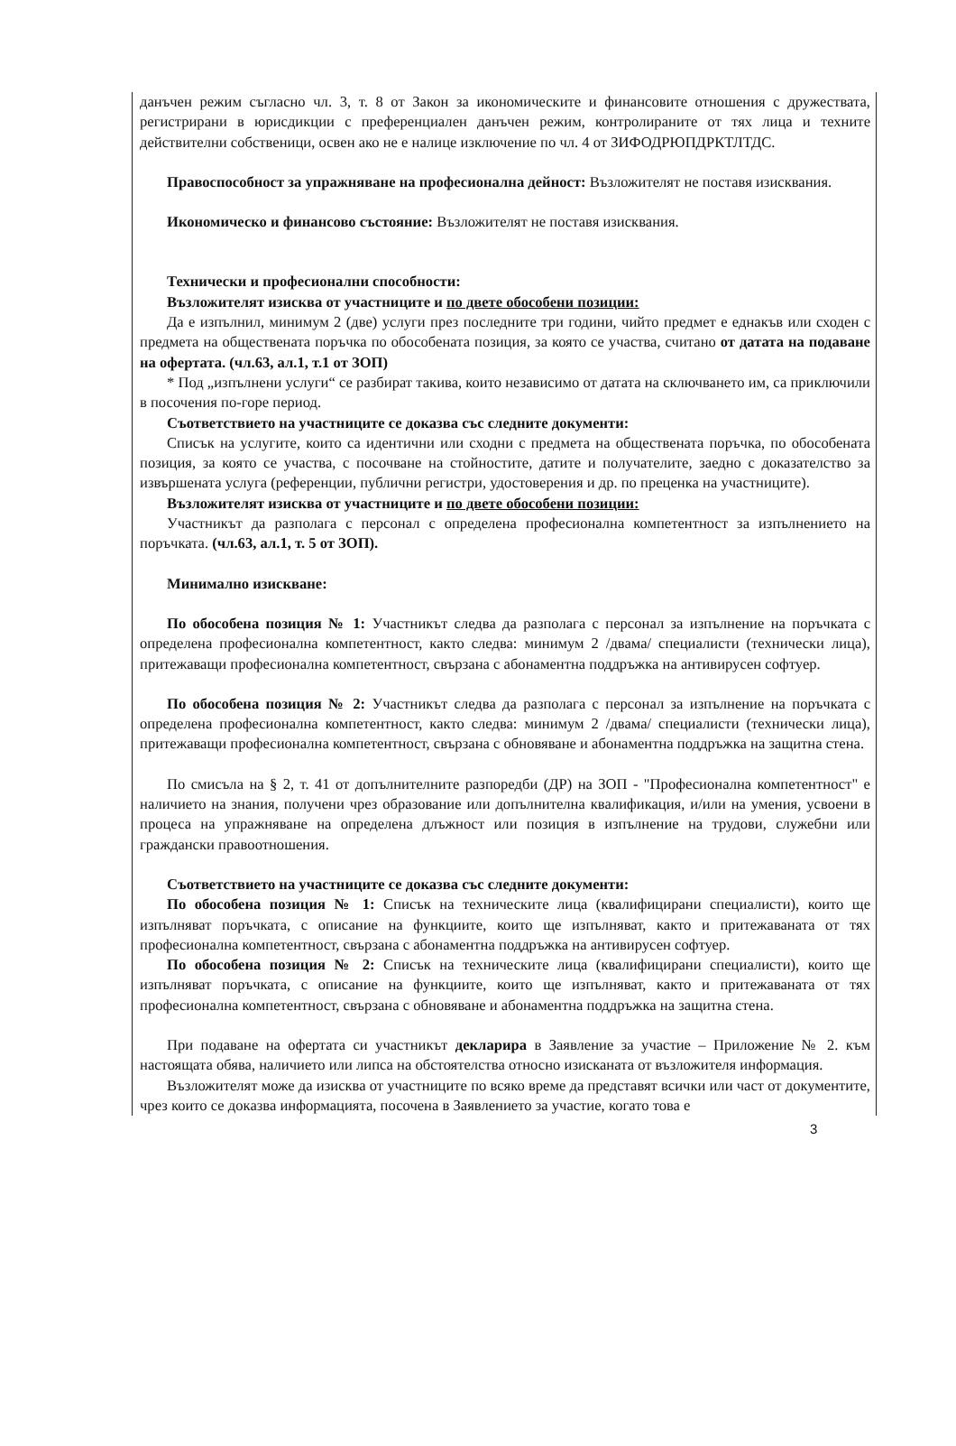данъчен режим съгласно чл. 3, т. 8 от Закон за икономическите и финансовите отношения с дружествата, регистрирани в юрисдикции с преференциален данъчен режим, контролираните от тях лица и техните действителни собственици, освен ако не е налице изключение по чл. 4 от ЗИФОДРЮПДРКТЛТДС.
Правоспособност за упражняване на професионална дейност: Възложителят не поставя изисквания.
Икономическо и финансово състояние: Възложителят не поставя изисквания.
Технически и професионални способности:
Възложителят изисква от участниците и по двете обособени позиции:
Да е изпълнил, минимум 2 (две) услуги през последните три години, чийто предмет е еднакъв или сходен с предмета на обществената поръчка по обособената позиция, за която се участва, считано от датата на подаване на офертата. (чл.63, ал.1, т.1 от ЗОП)
* Под „изпълнени услуги“ се разбират такива, които независимо от датата на сключването им, са приключили в посочения по-горе период.
Съответствието на участниците се доказва със следните документи:
Списък на услугите, които са идентични или сходни с предмета на обществената поръчка, по обособената позиция, за която се участва, с посочване на стойностите, датите и получателите, заедно с доказателство за извършената услуга (референции, публични регистри, удостоверения и др. по преценка на участниците).
Възложителят изисква от участниците и по двете обособени позиции:
Участникът да разполага с персонал с определена професионална компетентност за изпълнението на поръчката. (чл.63, ал.1, т. 5 от ЗОП).
Минимално изискване:
По обособена позиция № 1: Участникът следва да разполага с персонал за изпълнение на поръчката с определена професионална компетентност, както следва: минимум 2 /двама/ специалисти (технически лица), притежаващи професионална компетентност, свързана с абонаментна поддръжка на антивирусен софтуер.
По обособена позиция № 2: Участникът следва да разполага с персонал за изпълнение на поръчката с определена професионална компетентност, както следва: минимум 2 /двама/ специалисти (технически лица), притежаващи професионална компетентност, свързана с обновяване и абонаментна поддръжка на защитна стена.
По смисъла на § 2, т. 41 от допълнителните разпоредби (ДР) на ЗОП - "Професионална компетентност" е наличието на знания, получени чрез образование или допълнителна квалификация, и/или на умения, усвоени в процеса на упражняване на определена длъжност или позиция в изпълнение на трудови, служебни или граждански правоотношения.
Съответствието на участниците се доказва със следните документи:
По обособена позиция № 1: Списък на техническите лица (квалифицирани специалисти), които ще изпълняват поръчката, с описание на функциите, които ще изпълняват, както и притежаваната от тях професионална компетентност, свързана с абонаментна поддръжка на антивирусен софтуер.
По обособена позиция № 2: Списък на техническите лица (квалифицирани специалисти), които ще изпълняват поръчката, с описание на функциите, които ще изпълняват, както и притежаваната от тях професионална компетентност, свързана с обновяване и абонаментна поддръжка на защитна стена.
При подаване на офертата си участникът декларира в Заявление за участие – Приложение № 2. към настоящата обява, наличието или липса на обстоятелства относно изисканата от възложителя информация.
Възложителят може да изисква от участниците по всяко време да представят всички или част от документите, чрез които се доказва информацията, посочена в Заявлението за участие, когато това е
3